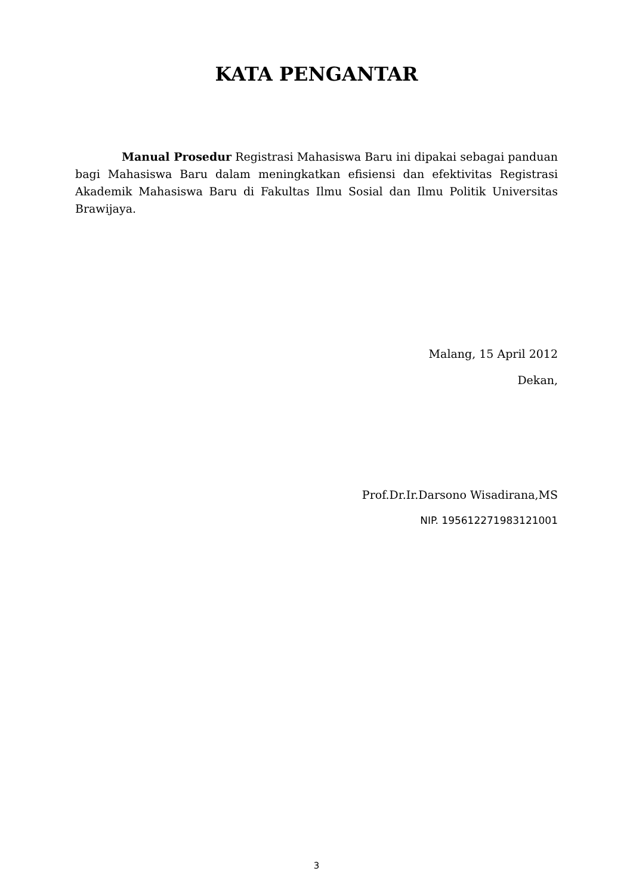KATA PENGANTAR
Manual Prosedur Registrasi Mahasiswa Baru ini dipakai sebagai panduan bagi Mahasiswa Baru dalam meningkatkan efisiensi dan efektivitas Registrasi Akademik Mahasiswa Baru di Fakultas Ilmu Sosial dan Ilmu Politik Universitas Brawijaya.
Malang, 15 April 2012
Dekan,
Prof.Dr.Ir.Darsono Wisadirana,MS
NIP. 195612271983121001
3